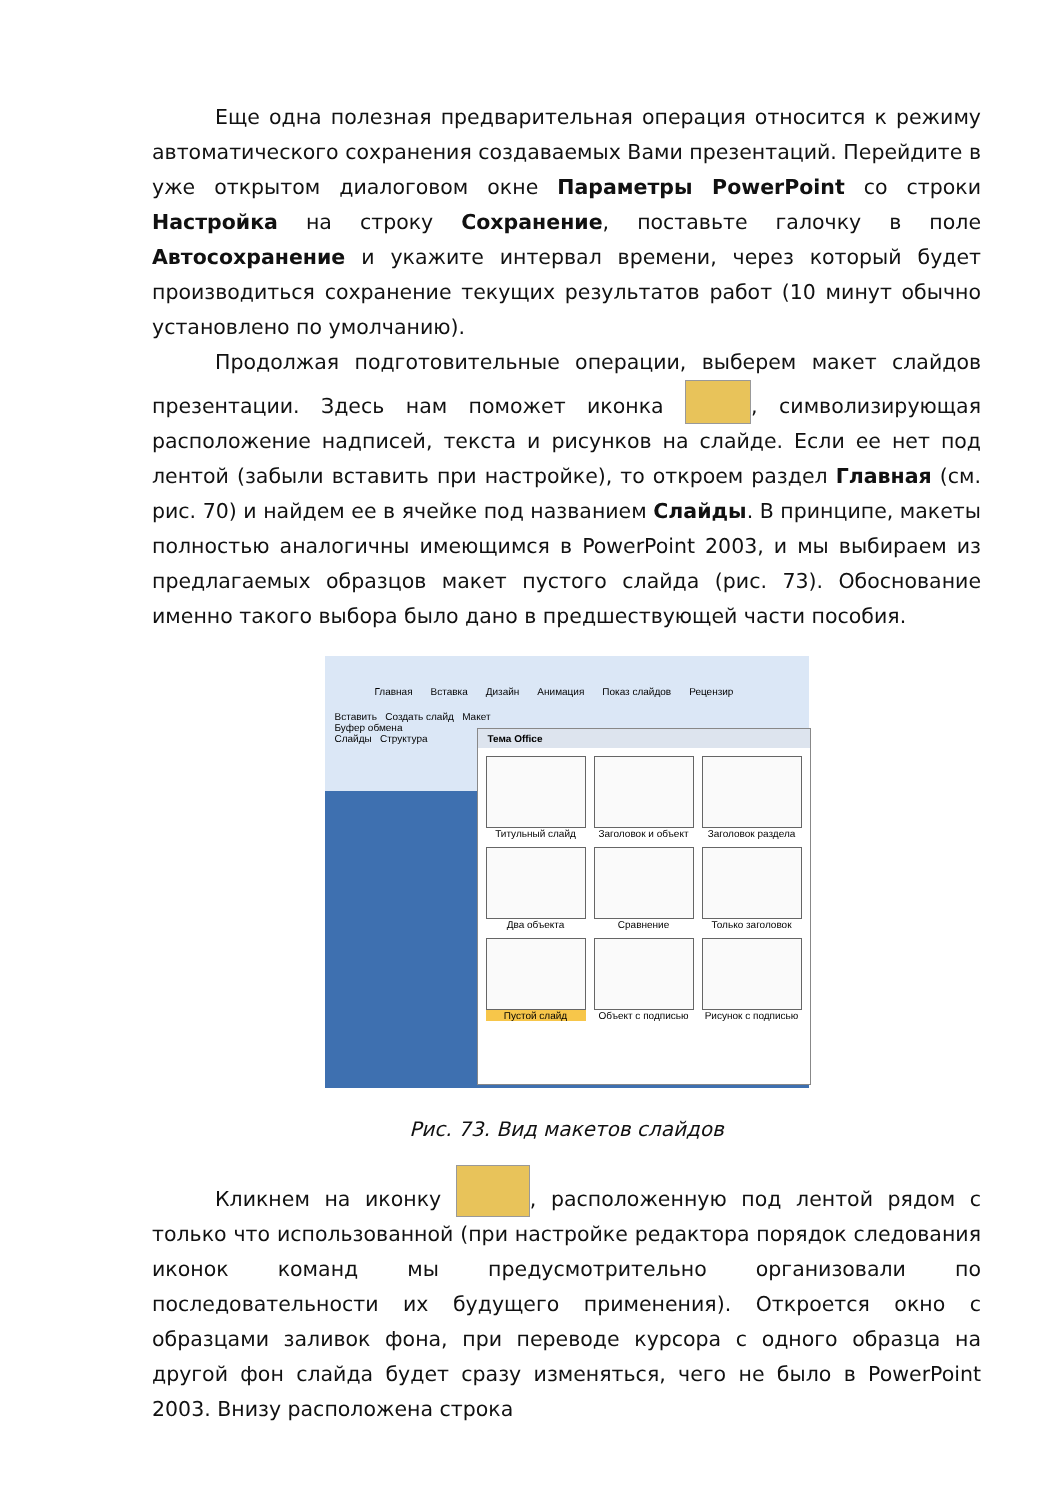Еще одна полезная предварительная операция относится к режиму автоматического сохранения создаваемых Вами презентаций. Перейдите в уже открытом диалоговом окне Параметры PowerPoint со строки Настройка на строку Сохранение, поставьте галочку в поле Автосохранение и укажите интервал времени, через который будет производиться сохранение текущих результатов работ (10 минут обычно установлено по умолчанию).
Продолжая подготовительные операции, выберем макет слайдов презентации. Здесь нам поможет иконка , символизирующая расположение надписей, текста и рисунков на слайде. Если ее нет под лентой (забыли вставить при настройке), то откроем раздел Главная (см. рис. 70) и найдем ее в ячейке под названием Слайды. В принципе, макеты полностью аналогичны имеющимся в PowerPoint 2003, и мы выбираем из предлагаемых образцов макет пустого слайда (рис. 73). Обоснование именно такого выбора было дано в предшествующей части пособия.
Главная Вставка Дизайн Анимация Показ слайдов Рецензир
Вставить Создать слайд Макет
Буфер обмена
Слайды Структура
Тема Office
Титульный слайд
Заголовок и объект
Заголовок раздела
Два объекта
Сравнение
Только заголовок
Пустой слайд
Объект с подписью
Рисунок с подписью
Рис. 73. Вид макетов слайдов
Кликнем на иконку , расположенную под лентой рядом с только что использованной (при настройке редактора порядок следования иконок команд мы предусмотрительно организовали по последовательности их будущего применения). Откроется окно с образцами заливок фона, при переводе курсора с одного образца на другой фон слайда будет сразу изменяться, чего не было в PowerPoint 2003. Внизу расположена строка